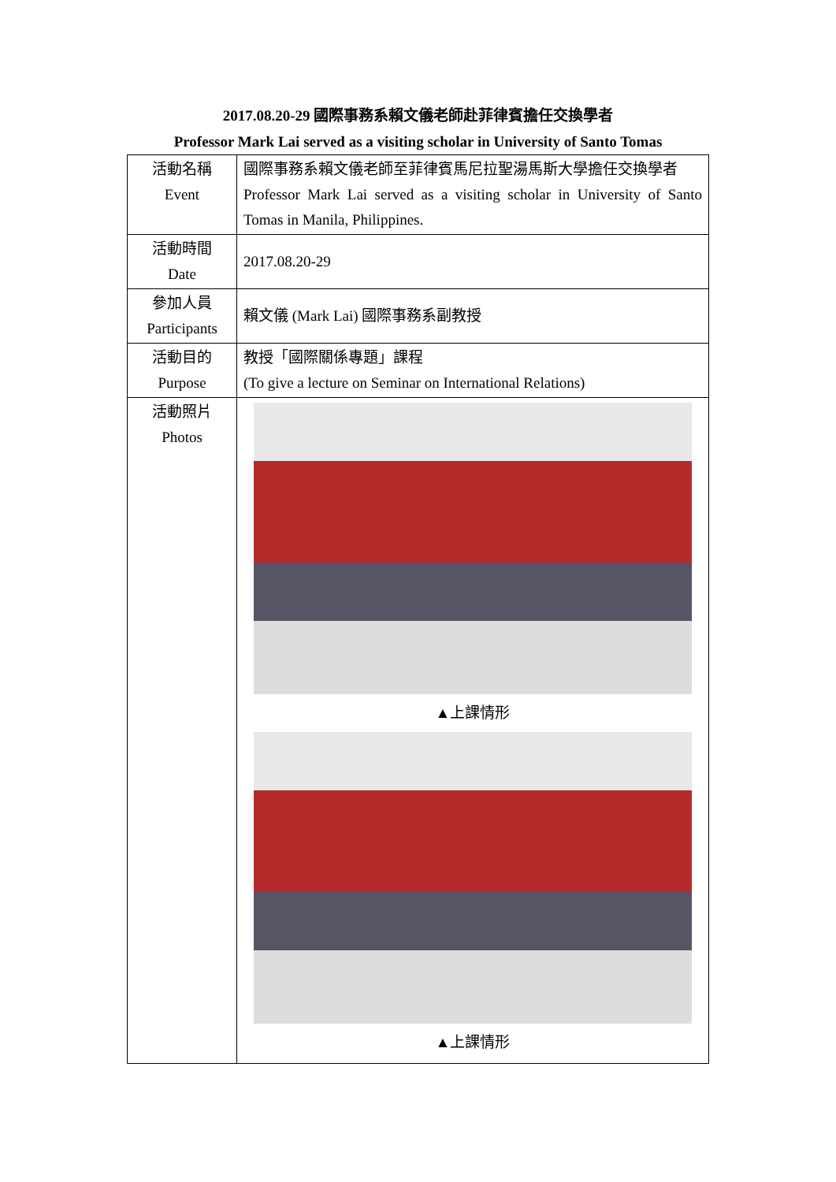2017.08.20-29 國際事務系賴文儀老師赴菲律賓擔任交換學者
Professor Mark Lai served as a visiting scholar in University of Santo Tomas
| 活動名稱 Event | 國際事務系賴文儀老師至菲律賓馬尼拉聖湯馬斯大學擔任交換學者 Professor Mark Lai served as a visiting scholar in University of Santo Tomas in Manila, Philippines. |
| 活動時間 Date | 2017.08.20-29 |
| 參加人員 Participants | 賴文儀 (Mark Lai) 國際事務系副教授 |
| 活動目的 Purpose | 教授「國際關係專題」課程 (To give a lecture on Seminar on International Relations) |
| 活動照片 Photos | ▲上課情形 ▲上課情形 |